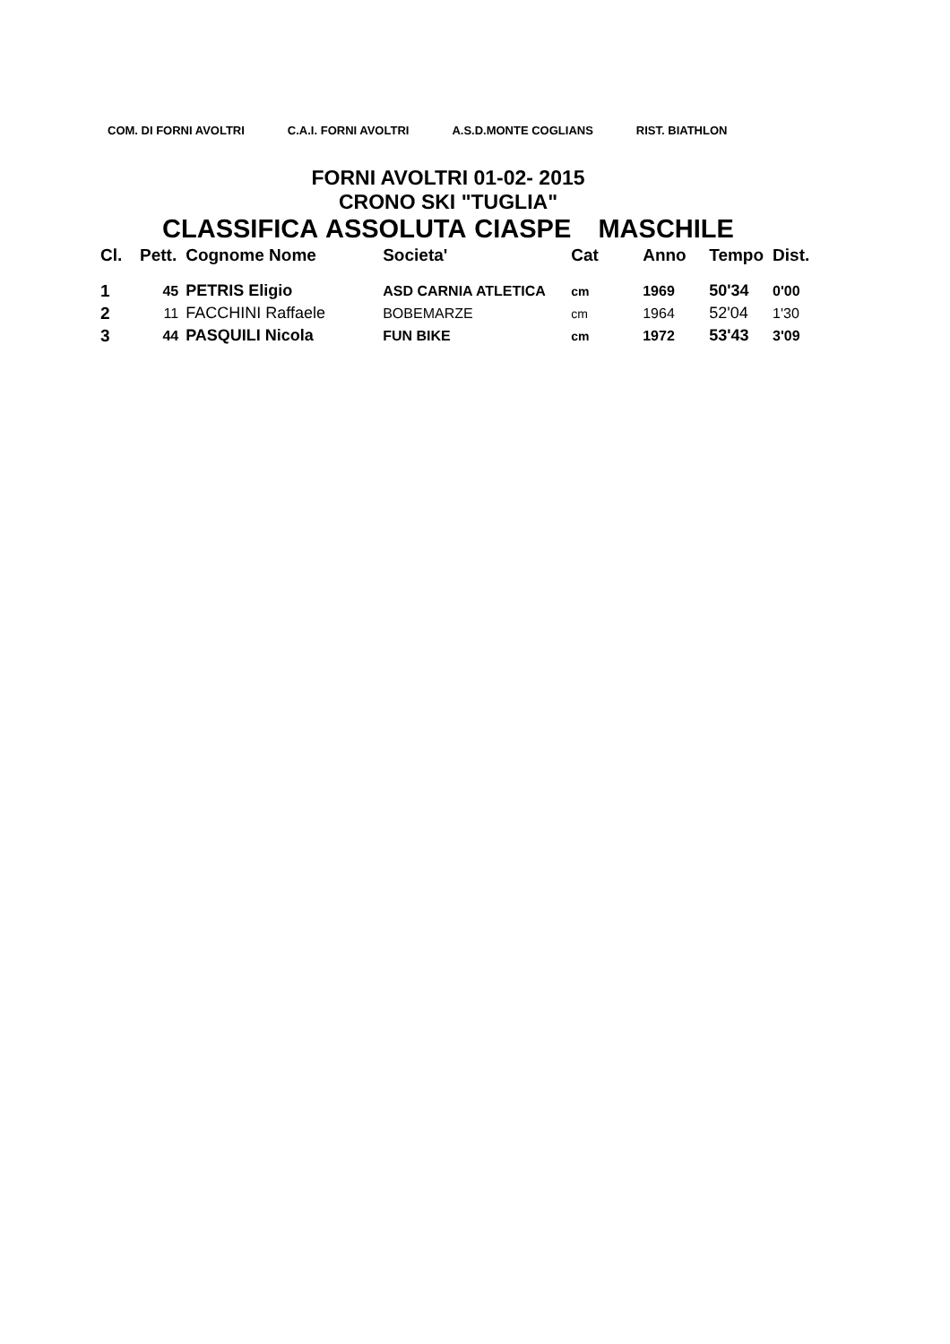COM. DI FORNI AVOLTRI C.A.I. FORNI AVOLTRI A.S.D.MONTE COGLIANS RIST. BIATHLON
FORNI AVOLTRI 01-02- 2015
CRONO SKI "TUGLIA"
CLASSIFICA ASSOLUTA CIASPE MASCHILE
| Cl. | Pett. | Cognome Nome | Societa' | Cat | Anno | Tempo | Dist. |
| --- | --- | --- | --- | --- | --- | --- | --- |
| 1 | 45 | PETRIS Eligio | ASD CARNIA ATLETICA | cm | 1969 | 50'34 | 0'00 |
| 2 | 11 | FACCHINI Raffaele | BOBEMARZE | cm | 1964 | 52'04 | 1'30 |
| 3 | 44 | PASQUILI Nicola | FUN BIKE | cm | 1972 | 53'43 | 3'09 |